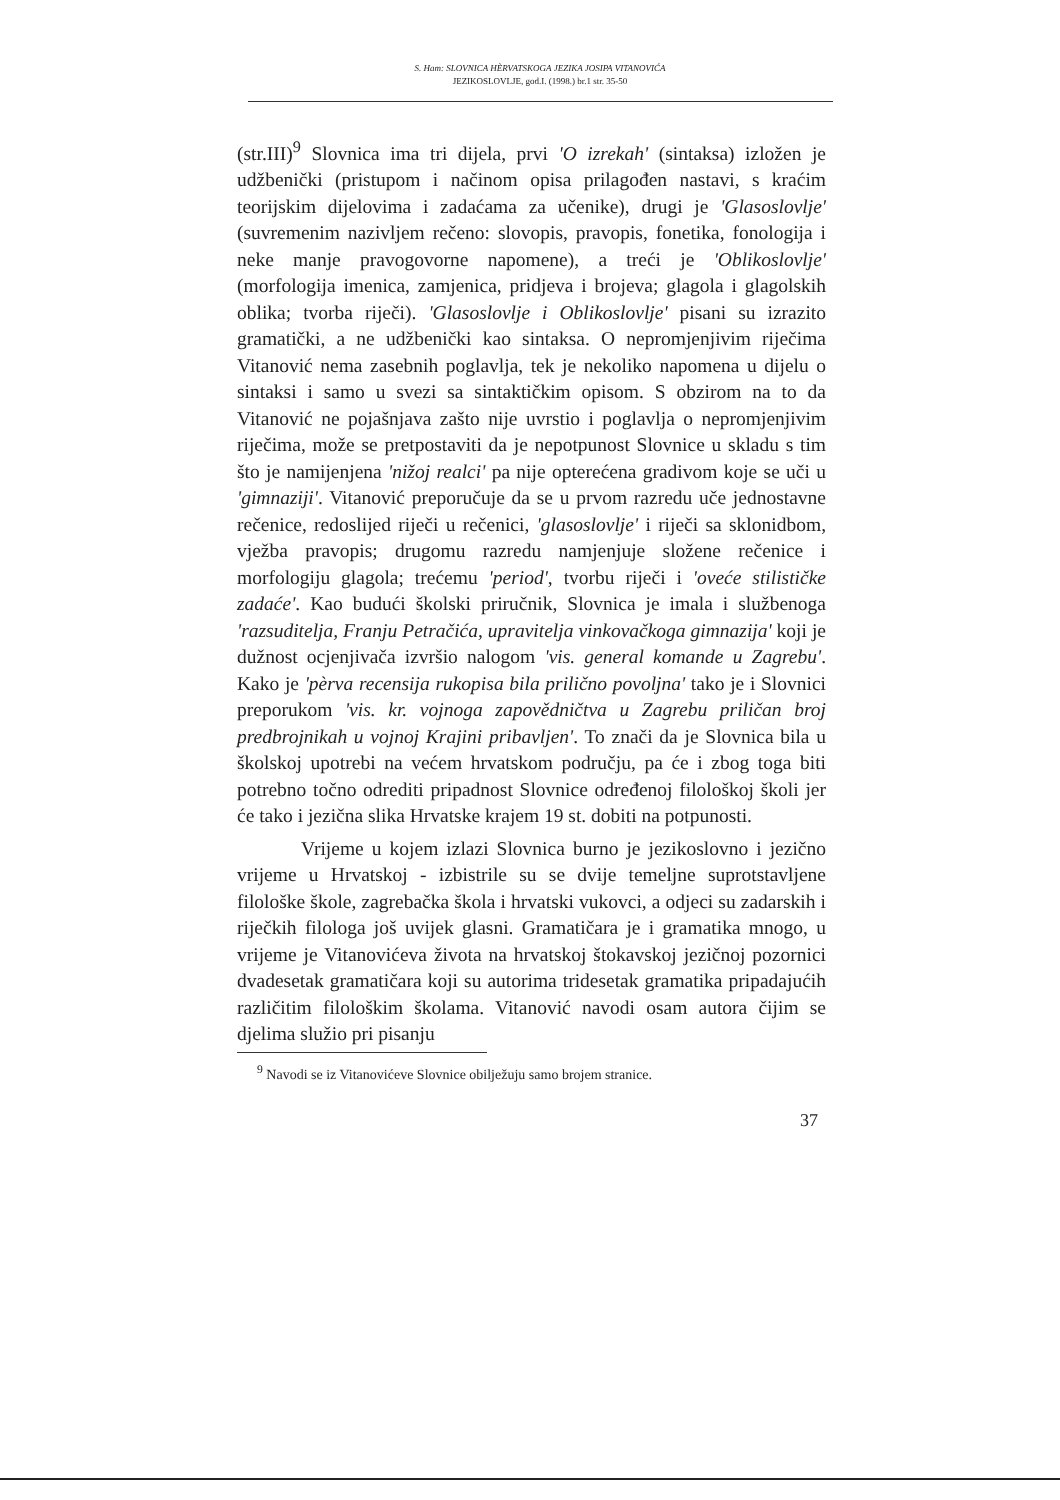S. Ham: SLOVNICA HÈRVATSKOGA JEZIKA JOSIPA VITANOVIĆA
JEZIKOSLOVLJE, god.I. (1998.) br.1 str. 35-50
(str.III)<sup>9</sup> Slovnica ima tri dijela, prvi 'O izrekah' (sintaksa) izložen je udžbenički (pristupom i načinom opisa prilagođen nastavi, s kraćim teorijskim dijelovima i zadaćama za učenike), drugi je 'Glasoslovlje' (suvremenim nazivljem rečeno: slovopis, pravopis, fonetika, fonologija i neke manje pravogovorne napomene), a treći je 'Oblikoslovlje' (morfologija imenica, zamjenica, pridjeva i brojeva; glagola i glagolskih oblika; tvorba riječi). 'Glasoslovlje i Oblikoslovlje' pisani su izrazito gramatički, a ne udžbenički kao sintaksa. O nepromjenjivim riječima Vitanović nema zasebnih poglavlja, tek je nekoliko napomena u dijelu o sintaksi i samo u svezi sa sintaktičkim opisom. S obzirom na to da Vitanović ne pojašnjava zašto nije uvrstio i poglavlja o nepromjenjivim riječima, može se pretpostaviti da je nepotpunost Slovnice u skladu s tim što je namijenjena 'nižoj realci' pa nije opterećena gradivom koje se uči u 'gimnaziji'. Vitanović preporučuje da se u prvom razredu uče jednostavne rečenice, redoslijed riječi u rečenici, 'glasoslovlje' i riječi sa sklonidbom, vježba pravopis; drugomu razredu namjenjuje složene rečenice i morfologiju glagola; trećemu 'period', tvorbu riječi i 'oveće stilističke zadaće'. Kao budući školski priručnik, Slovnica je imala i službenoga 'razsuditelja, Franju Petračića, upravitelja vinkovačkoga gimnazija' koji je dužnost ocjenjivača izvršio nalogom 'vis. general komande u Zagrebu'. Kako je 'pèrva recensija rukopisa bila prilično povoljna' tako je i Slovnici preporukom 'vis. kr. vojnoga zapovědničtva u Zagrebu priličan broj predbrojnikah u vojnoj Krajini pribavljen'. To znači da je Slovnica bila u školskoj upotrebi na većem hrvatskom području, pa će i zbog toga biti potrebno točno odrediti pripadnost Slovnice određenoj filološkoj školi jer će tako i jezična slika Hrvatske krajem 19 st. dobiti na potpunosti.
Vrijeme u kojem izlazi Slovnica burno je jezikoslovno i jezično vrijeme u Hrvatskoj - izbistrile su se dvije temeljne suprotstavljene filološke škole, zagrebačka škola i hrvatski vukovci, a odjeci su zadarskih i riječkih filologa još uvijek glasni. Gramatičara je i gramatika mnogo, u vrijeme je Vitanovićeva života na hrvatskoj štokavskoj jezičnoj pozornici dvadesetak gramatičara koji su autorima tridesetak gramatika pripadajućih različitim filološkim školama. Vitanović navodi osam autora čijim se djelima služio pri pisanju
<sup>9</sup> Navodi se iz Vitanovićeve Slovnice obilježuju samo brojem stranice.
37